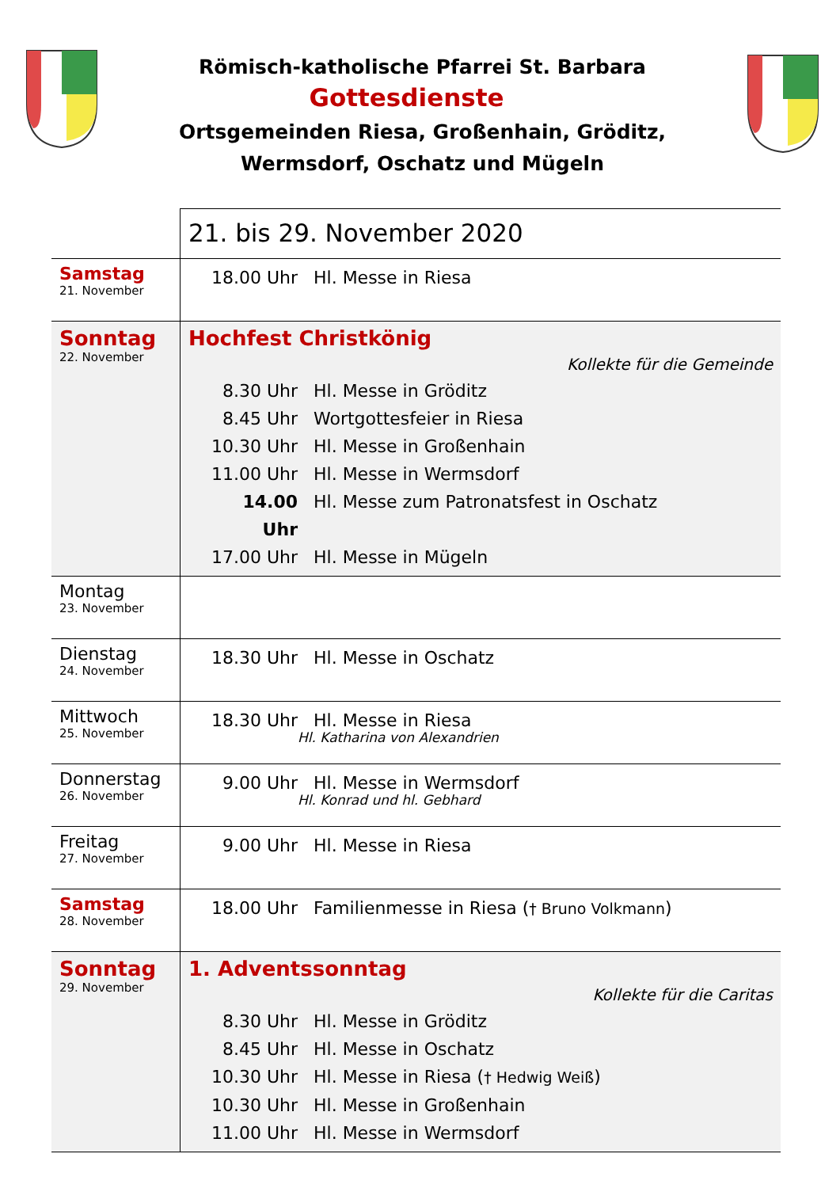Römisch-katholische Pfarrei St. Barbara
Gottesdienste
Ortsgemeinden Riesa, Großenhain, Gröditz,
Wermsdorf, Oschatz und Mügeln
| | 21. bis 29. November 2020 |
| Samstag 21. November | 18.00 Uhr Hl. Messe in Riesa |
| Sonntag 22. November | Hochfest Christkönig Kollekte für die Gemeinde 8.30 Uhr Hl. Messe in Gröditz 8.45 Uhr Wortgottesfeier in Riesa 10.30 Uhr Hl. Messe in Großenhain 11.00 Uhr Hl. Messe in Wermsdorf 14.00 Uhr Hl. Messe zum Patronatsfest in Oschatz 17.00 Uhr Hl. Messe in Mügeln |
| Montag 23. November | |
| Dienstag 24. November | 18.30 Uhr Hl. Messe in Oschatz |
| Mittwoch 25. November | 18.30 Uhr Hl. Messe in Riesa Hl. Katharina von Alexandrien |
| Donnerstag 26. November | 9.00 Uhr Hl. Messe in Wermsdorf Hl. Konrad und hl. Gebhard |
| Freitag 27. November | 9.00 Uhr Hl. Messe in Riesa |
| Samstag 28. November | 18.00 Uhr Familienmesse in Riesa ( † Bruno Volkmann ) |
| Sonntag 29. November | 1. Adventssonntag Kollekte für die Caritas 8.30 Uhr Hl. Messe in Gröditz 8.45 Uhr Hl. Messe in Oschatz 10.30 Uhr Hl. Messe in Riesa ( † Hedwig Weiß ) 10.30 Uhr Hl. Messe in Großenhain 11.00 Uhr Hl. Messe in Wermsdorf |